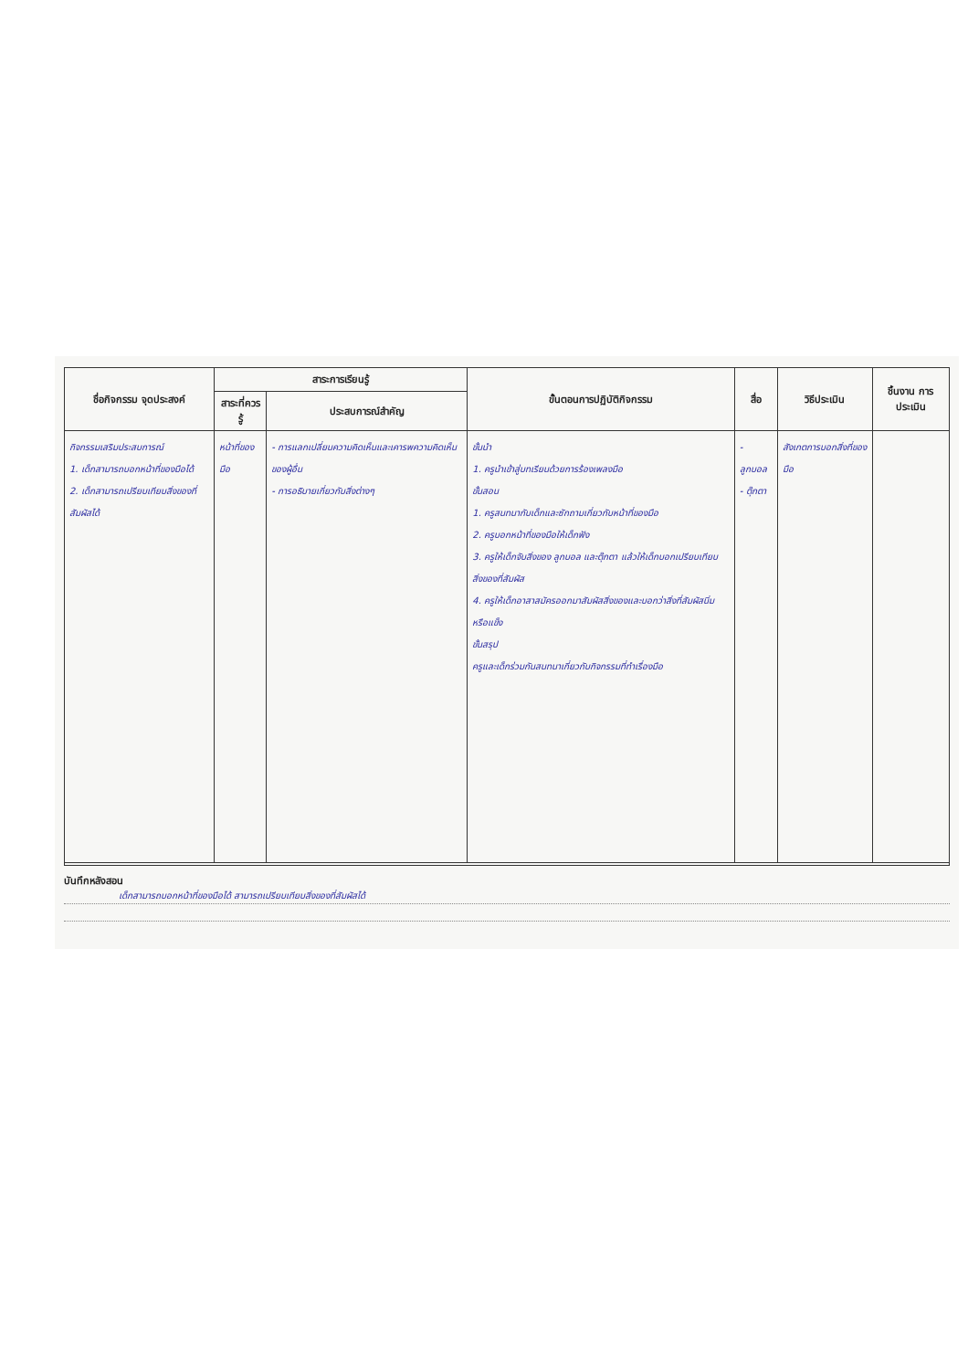| ชื่อกิจกรรม จุดประสงค์ | สาระการเรียนรู้ | | ขั้นตอนการปฏิบัติกิจกรรม | สื่อ | วิธีประเมิน | ชิ้นงาน การประเมิน |
| --- | --- | --- | --- | --- | --- | --- |
| | สาระที่ควรรู้ | ประสบการณ์สำคัญ | | | | |
| กิจกรรมเสริมประสบการณ์ 1. เด็กสามารถบอกหน้าที่ของมือได้ 2. เด็กสามารถเปรียบเทียบสิ่งของที่สัมผัสได้ | หน้าที่ของมือ | - การแลกเปลี่ยนความคิดเห็นและเคารพความคิดเห็นของผู้อื่น - การอธิบายเกี่ยวกับสิ่งต่างๆ | ขั้นนำ 1. ครูนำเข้าสู่บทเรียนด้วยการร้องเพลงมือ ขั้นสอน 1. ครูสนทนากับเด็กและซักถามเกี่ยวกับหน้าที่ของมือ 2. ครูบอกหน้าที่ของมือให้เด็กฟัง 3. ครูให้เด็กจับสิ่งของ ลูกบอล และตุ๊กตา แล้วให้เด็กบอกเปรียบเทียบสิ่งของที่สัมผัส 4. ครูให้เด็กอาสาสมัครออกมาสัมผัสสิ่งของและบอกว่าสิ่งที่สัมผัสนิ่มหรือแข็ง ขั้นสรุป ครูและเด็กร่วมกันสนทนาเกี่ยวกับกิจกรรมที่ทำเรื่องมือ | - ลูกบอล - ตุ๊กตา | สังเกตการบอกสิ่งที่ของมือ | |
บันทึกหลังสอน
เด็กสามารถบอกหน้าที่ของมือได้ สามารถเปรียบเทียบสิ่งของที่สัมผัสได้